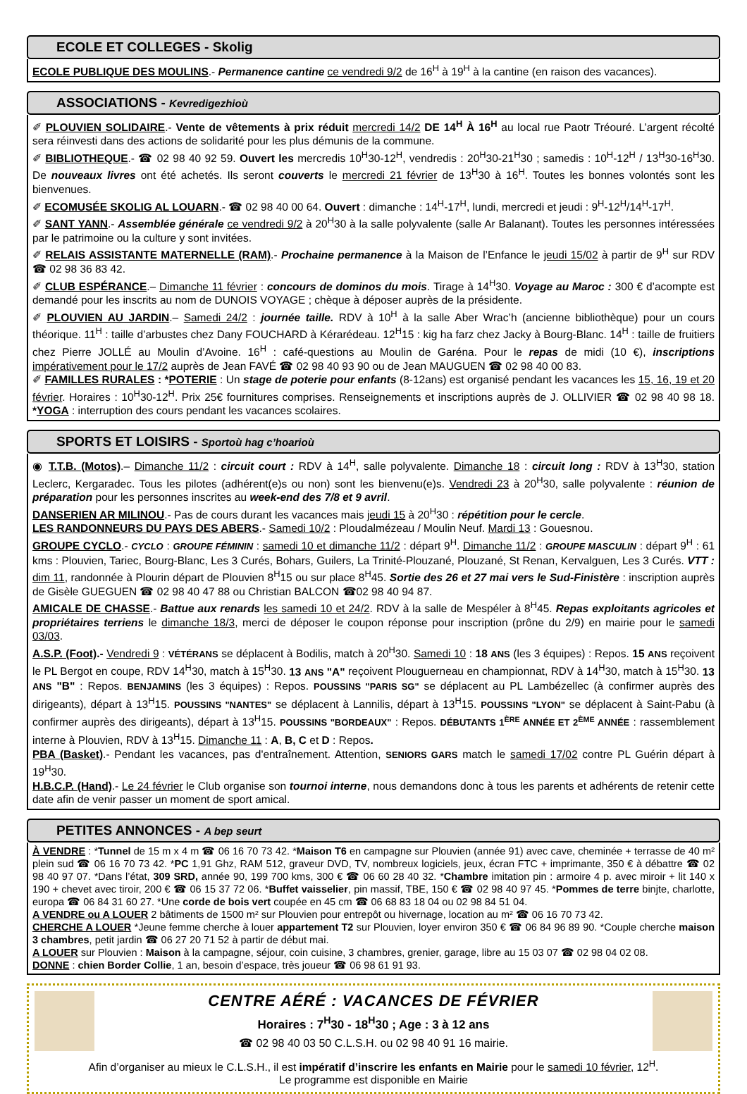ECOLE ET COLLEGES - Skolig
ECOLE PUBLIQUE DES MOULINS.- Permanence cantine ce vendredi 9/2 de 16<sup>H</sup> à 19<sup>H</sup> à la cantine (en raison des vacances).
ASSOCIATIONS - Kevredigezhioù
✐ PLOUVIEN SOLIDAIRE.- Vente de vêtements à prix réduit mercredi 14/2 DE 14<sup>H</sup> À 16<sup>H</sup> au local rue Paotr Tréouré. L’argent récolté sera réinvesti dans des actions de solidarité pour les plus démunis de la commune.
✐ BIBLIOTHEQUE.- ☎ 02 98 40 92 59. Ouvert les mercredis 10<sup>H</sup>30-12<sup>H</sup>, vendredis : 20<sup>H</sup>30-21<sup>H</sup>30 ; samedis : 10<sup>H</sup>-12<sup>H</sup> / 13<sup>H</sup>30-16<sup>H</sup>30. De nouveaux livres ont été achetés. Ils seront couverts le mercredi 21 février de 13<sup>H</sup>30 à 16<sup>H</sup>. Toutes les bonnes volontés sont les bienvenues.
✐ ECOMUSÉE SKOLIG AL LOUARN.- ☎ 02 98 40 00 64. Ouvert : dimanche : 14<sup>H</sup>-17<sup>H</sup>, lundi, mercredi et jeudi : 9<sup>H</sup>-12<sup>H</sup>/14<sup>H</sup>-17<sup>H</sup>.
✐ SANT YANN.- Assemblée générale ce vendredi 9/2 à 20<sup>H</sup>30 à la salle polyvalente (salle Ar Balanant). Toutes les personnes intéressées par le patrimoine ou la culture y sont invitées.
✐ RELAIS ASSISTANTE MATERNELLE (RAM).- Prochaine permanence à la Maison de l’Enfance le jeudi 15/02 à partir de 9<sup>H</sup> sur RDV ☎ 02 98 36 83 42.
✐ CLUB ESPÉRANCE.– Dimanche 11 février : concours de dominos du mois. Tirage à 14<sup>H</sup>30. Voyage au Maroc : 300 € d’acompte est demandé pour les inscrits au nom de DUNOIS VOYAGE ; chèque à déposer auprès de la présidente.
✐ PLOUVIEN AU JARDIN.– Samedi 24/2 : journée taille. RDV à 10<sup>H</sup> à la salle Aber Wrac’h (ancienne bibliothèque) pour un cours théorique. 11<sup>H</sup> : taille d’arbustes chez Dany FOUCHARD à Kérarédeau. 12<sup>H</sup>15 : kig ha farz chez Jacky à Bourg-Blanc. 14<sup>H</sup> : taille de fruitiers chez Pierre JOLLÉ au Moulin d’Avoine. 16<sup>H</sup> : café-questions au Moulin de Garéna. Pour le repas de midi (10 €), inscriptions impérativement pour le 17/2 auprès de Jean FAVÉ ☎ 02 98 40 93 90 ou de Jean MAUGUEN ☎ 02 98 40 00 83.
✐ FAMILLES RURALES : *POTERIE : Un stage de poterie pour enfants (8-12ans) est organisé pendant les vacances les 15, 16, 19 et 20 février. Horaires : 10<sup>H</sup>30-12<sup>H</sup>. Prix 25€ fournitures comprises. Renseignements et inscriptions auprès de J. OLLIVIER ☎ 02 98 40 98 18. *YOGA : interruption des cours pendant les vacances scolaires.
SPORTS ET LOISIRS - Sportoù hag c’hoarioù
◉ T.T.B. (Motos).– Dimanche 11/2 : circuit court : RDV à 14<sup>H</sup>, salle polyvalente. Dimanche 18 : circuit long : RDV à 13<sup>H</sup>30, station Leclerc, Kergaradec. Tous les pilotes (adhérent(e)s ou non) sont les bienvenu(e)s. Vendredi 23 à 20<sup>H</sup>30, salle polyvalente : réunion de préparation pour les personnes inscrites au week-end des 7/8 et 9 avril.
DANSERIEN AR MILINOU.- Pas de cours durant les vacances mais jeudi 15 à 20<sup>H</sup>30 : répétition pour le cercle.
LES RANDONNEURS DU PAYS DES ABERS.- Samedi 10/2 : Ploudalmézeau / Moulin Neuf. Mardi 13 : Gouesnou.
GROUPE CYCLO.- CYCLO : GROUPE FÉMININ : samedi 10 et dimanche 11/2 : départ 9<sup>H</sup>. Dimanche 11/2 : GROUPE MASCULIN : départ 9<sup>H</sup> : 61 kms : Plouvien, Tariec, Bourg-Blanc, Les 3 Curés, Bohars, Guilers, La Trinité-Plouzané, Plouzané, St Renan, Kervalguen, Les 3 Curés. VTT : dim 11, randonnée à Plourin départ de Plouvien 8<sup>H</sup>15 ou sur place 8<sup>H</sup>45. Sortie des 26 et 27 mai vers le Sud-Finistère : inscription auprès de Gisèle GUEGUEN ☎ 02 98 40 47 88 ou Christian BALCON ☎02 98 40 94 87.
AMICALE DE CHASSE.- Battue aux renards les samedi 10 et 24/2. RDV à la salle de Mespéler à 8<sup>H</sup>45. Repas exploitants agricoles et propriétaires terriens le dimanche 18/3, merci de déposer le coupon réponse pour inscription (prône du 2/9) en mairie pour le samedi 03/03.
A.S.P. (Foot).- Vendredi 9 : VÉTÉRANS se déplacent à Bodilis, match à 20<sup>H</sup>30. Samedi 10 : 18 ANS (les 3 équipes) : Repos. 15 ANS reçoivent le PL Bergot en coupe, RDV 14<sup>H</sup>30, match à 15<sup>H</sup>30. 13 ANS "A" reçoivent Plouguerneau en championnat, RDV à 14<sup>H</sup>30, match à 15<sup>H</sup>30. 13 ANS "B" : Repos. BENJAMINS (les 3 équipes) : Repos. POUSSINS "PARIS SG" se déplacent au PL Lambézellec (à confirmer auprès des dirigeants), départ à 13<sup>H</sup>15. POUSSINS "NANTES" se déplacent à Lannilis, départ à 13<sup>H</sup>15. POUSSINS "LYON" se déplacent à Saint-Pabu (à confirmer auprès des dirigeants), départ à 13<sup>H</sup>15. POUSSINS "BORDEAUX" : Repos. DÉBUTANTS 1<sup>ÈRE</sup> ANNÉE ET 2<sup>ÈME</sup> ANNÉE : rassemblement interne à Plouvien, RDV à 13<sup>H</sup>15. Dimanche 11 : A, B, C et D : Repos.
PBA (Basket).- Pendant les vacances, pas d'entraînement. Attention, SENIORS GARS match le samedi 17/02 contre PL Guérin départ à 19<sup>H</sup>30.
H.B.C.P. (Hand).- Le 24 février le Club organise son tournoi interne, nous demandons donc à tous les parents et adhérents de retenir cette date afin de venir passer un moment de sport amical.
PETITES ANNONCES - A bep seurt
À VENDRE : *Tunnel de 15 m x 4 m ☎ 06 16 70 73 42. *Maison T6 en campagne sur Plouvien (année 91) avec cave, cheminée + terrasse de 40 m² plein sud ☎ 06 16 70 73 42. *PC 1,91 Ghz, RAM 512, graveur DVD, TV, nombreux logiciels, jeux, écran FTC + imprimante, 350 € à débattre ☎ 02 98 40 97 07. *Dans l’état, 309 SRD, année 90, 199 700 kms, 300 € ☎ 06 60 28 40 32. *Chambre imitation pin : armoire 4 p. avec miroir + lit 140 x 190 + chevet avec tiroir, 200 € ☎ 06 15 37 72 06. *Buffet vaisselier, pin massif, TBE, 150 € ☎ 02 98 40 97 45. *Pommes de terre binjte, charlotte, europa ☎ 06 84 31 60 27. *Une corde de bois vert coupée en 45 cm ☎ 06 68 83 18 04 ou 02 98 84 51 04.
A VENDRE ou A LOUER 2 bâtiments de 1500 m² sur Plouvien pour entrepôt ou hivernage, location au m² ☎ 06 16 70 73 42.
CHERCHE A LOUER *Jeune femme cherche à louer appartement T2 sur Plouvien, loyer environ 350 € ☎ 06 84 96 89 90. *Couple cherche maison 3 chambres, petit jardin ☎ 06 27 20 71 52 à partir de début mai.
A LOUER sur Plouvien : Maison à la campagne, séjour, coin cuisine, 3 chambres, grenier, garage, libre au 15 03 07 ☎ 02 98 04 02 08.
DONNE : chien Border Collie, 1 an, besoin d’espace, très joueur ☎ 06 98 61 91 93.
CENTRE AÉRÉ : VACANCES DE FÉVRIER
Horaires : 7<sup>H</sup>30 - 18<sup>H</sup>30 ; Age : 3 à 12 ans
☎ 02 98 40 03 50 C.L.S.H. ou 02 98 40 91 16 mairie.
Afin d’organiser au mieux le C.L.S.H., il est impératif d’inscrire les enfants en Mairie pour le samedi 10 février, 12<sup>H</sup>.
Le programme est disponible en Mairie